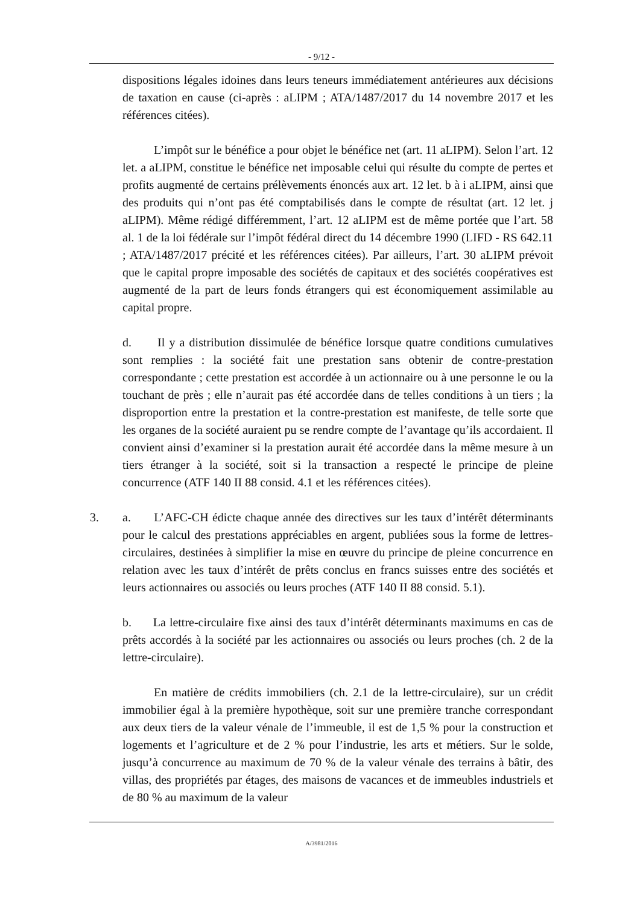- 9/12 -
dispositions légales idoines dans leurs teneurs immédiatement antérieures aux décisions de taxation en cause (ci-après : aLIPM ; ATA/1487/2017 du 14 novembre 2017 et les références citées).
L’impôt sur le bénéfice a pour objet le bénéfice net (art. 11 aLIPM). Selon l’art. 12 let. a aLIPM, constitue le bénéfice net imposable celui qui résulte du compte de pertes et profits augmenté de certains prélèvements énoncés aux art. 12 let. b à i aLIPM, ainsi que des produits qui n’ont pas été comptabilisés dans le compte de résultat (art. 12 let. j aLIPM). Même rédigé différemment, l’art. 12 aLIPM est de même portée que l’art. 58 al. 1 de la loi fédérale sur l’impôt fédéral direct du 14 décembre 1990 (LIFD - RS 642.11 ; ATA/1487/2017 précité et les références citées). Par ailleurs, l’art. 30 aLIPM prévoit que le capital propre imposable des sociétés de capitaux et des sociétés coopératives est augmenté de la part de leurs fonds étrangers qui est économiquement assimilable au capital propre.
d. Il y a distribution dissimulée de bénéfice lorsque quatre conditions cumulatives sont remplies : la société fait une prestation sans obtenir de contre-prestation correspondante ; cette prestation est accordée à un actionnaire ou à une personne le ou la touchant de près ; elle n’aurait pas été accordée dans de telles conditions à un tiers ; la disproportion entre la prestation et la contre-prestation est manifeste, de telle sorte que les organes de la société auraient pu se rendre compte de l’avantage qu’ils accordaient. Il convient ainsi d’examiner si la prestation aurait été accordée dans la même mesure à un tiers étranger à la société, soit si la transaction a respecté le principe de pleine concurrence (ATF 140 II 88 consid. 4.1 et les références citées).
3. a. L’AFC-CH édicte chaque année des directives sur les taux d’intérêt déterminants pour le calcul des prestations appréciables en argent, publiées sous la forme de lettres-circulaires, destinées à simplifier la mise en œuvre du principe de pleine concurrence en relation avec les taux d’intérêt de prêts conclus en francs suisses entre des sociétés et leurs actionnaires ou associés ou leurs proches (ATF 140 II 88 consid. 5.1).
b. La lettre-circulaire fixe ainsi des taux d’intérêt déterminants maximums en cas de prêts accordés à la société par les actionnaires ou associés ou leurs proches (ch. 2 de la lettre-circulaire).
En matière de crédits immobiliers (ch. 2.1 de la lettre-circulaire), sur un crédit immobilier égal à la première hypothèque, soit sur une première tranche correspondant aux deux tiers de la valeur vénale de l’immeuble, il est de 1,5 % pour la construction et logements et l’agriculture et de 2 % pour l’industrie, les arts et métiers. Sur le solde, jusqu’à concurrence au maximum de 70 % de la valeur vénale des terrains à bâtir, des villas, des propriétés par étages, des maisons de vacances et de immeubles industriels et de 80 % au maximum de la valeur
A/3981/2016